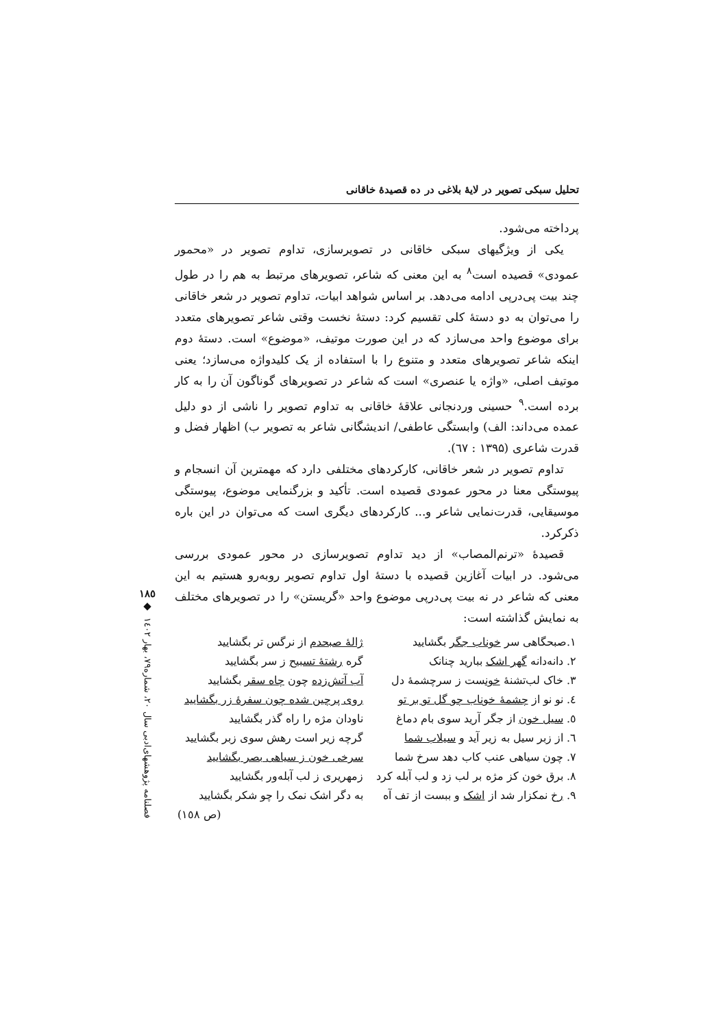تحلیل سبکی تصویر در لایهٔ بلاغی در ده قصیدهٔ خاقانی
پرداخته می‌شود.
یکی از ویژگیهای سبکی خاقانی در تصویرسازی، تداوم تصویر در «محمور عمودی» قصیده است<sup>۸</sup> به این معنی که شاعر، تصویرهای مرتبط به هم را در طول چند بیت پی‌درپی ادامه می‌دهد. بر اساس شواهد ابیات، تداوم تصویر در شعر خاقانی را می‌توان به دو دستهٔ کلی تقسیم کرد: دستهٔ نخست وقتی شاعر تصویرهای متعدد برای موضوع واحد می‌سازد که در این صورت موتیف، «موضوع» است. دستهٔ دوم اینکه شاعر تصویرهای متعدد و متنوع را با استفاده از یک کلیدواژه می‌سازد؛ یعنی موتیف اصلی، «واژه یا عنصری» است که شاعر در تصویرهای گوناگون آن را به کار برده است.<sup>۹</sup> حسینی وردنجانی علاقهٔ خاقانی به تداوم تصویر را ناشی از دو دلیل عمده می‌داند: الف) وابستگی عاطفی/ اندیشگانی شاعر به تصویر ب) اظهار فضل و قدرت شاعری (۱۳۹۵ : ٦٧).
تداوم تصویر در شعر خاقانی، کارکردهای مختلفی دارد که مهمترین آن انسجام و پیوستگی معنا در محور عمودی قصیده است. تأکید و بزرگنمایی موضوع، پیوستگی موسیقایی، قدرت‌نمایی شاعر و... کارکردهای دیگری است که می‌توان در این باره ذکرکرد.
قصیدهٔ «ترنم‌المصاب» از دید تداوم تصویرسازی در محور عمودی بررسی می‌شود. در ابیات آغازین قصیده با دستهٔ اول تداوم تصویر روبه‌رو هستیم به این معنی که شاعر در نه بیت پی‌درپی موضوع واحد «گریستن» را در تصویرهای مختلف به نمایش گذاشته است:
| ۱.صبحگاهی سر خوناب جگر بگشایید | ژالهٔ صبحدم از نرگس تر بگشایید |
| ۲. دانه‌دانه گهر اشک ببارید چنانک | گره رشتهٔ تسبیح ز سر بگشایید |
| ۳. خاک لب‌تشنهٔ خون ست ز سرچشمهٔ دل | آب آتش‌زده چون چاه سقر بگشایید |
| ٤. نو نو از چشمهٔ خوناب چو گل تو بر تو | روی پرچین شده چون سفرهٔ زر بگشایید |
| ٥. سیل خون از جگر آرید سوی بام دماغ | ناودان مژه را راه گذر بگشایید |
| ٦. از زبر سیل به زیر آید و سیلاب شما | گرچه زیر است رهش سوی زبر بگشایید |
| ۷. چون سیاهی عنب کاب دهد سرخ شما | سرخی خون ز سیاهی بصر بگشایید |
| ۸. برق خون کز مژه بر لب زد و لب آبله کرد | زمهریری ز لب آبله‌ور بگشایید |
| ۹. رخ نمکزار شد از اشک و ببست از تف آه | به دگر اشک نمک را چو شکر بگشایید |
| | (ص ۱٥۸) |
۱۸٥
◆
فصلنامه پژوهشهای‌ادبی سال ۲۰، شماره۷۹، بهار ۱٤۰۲